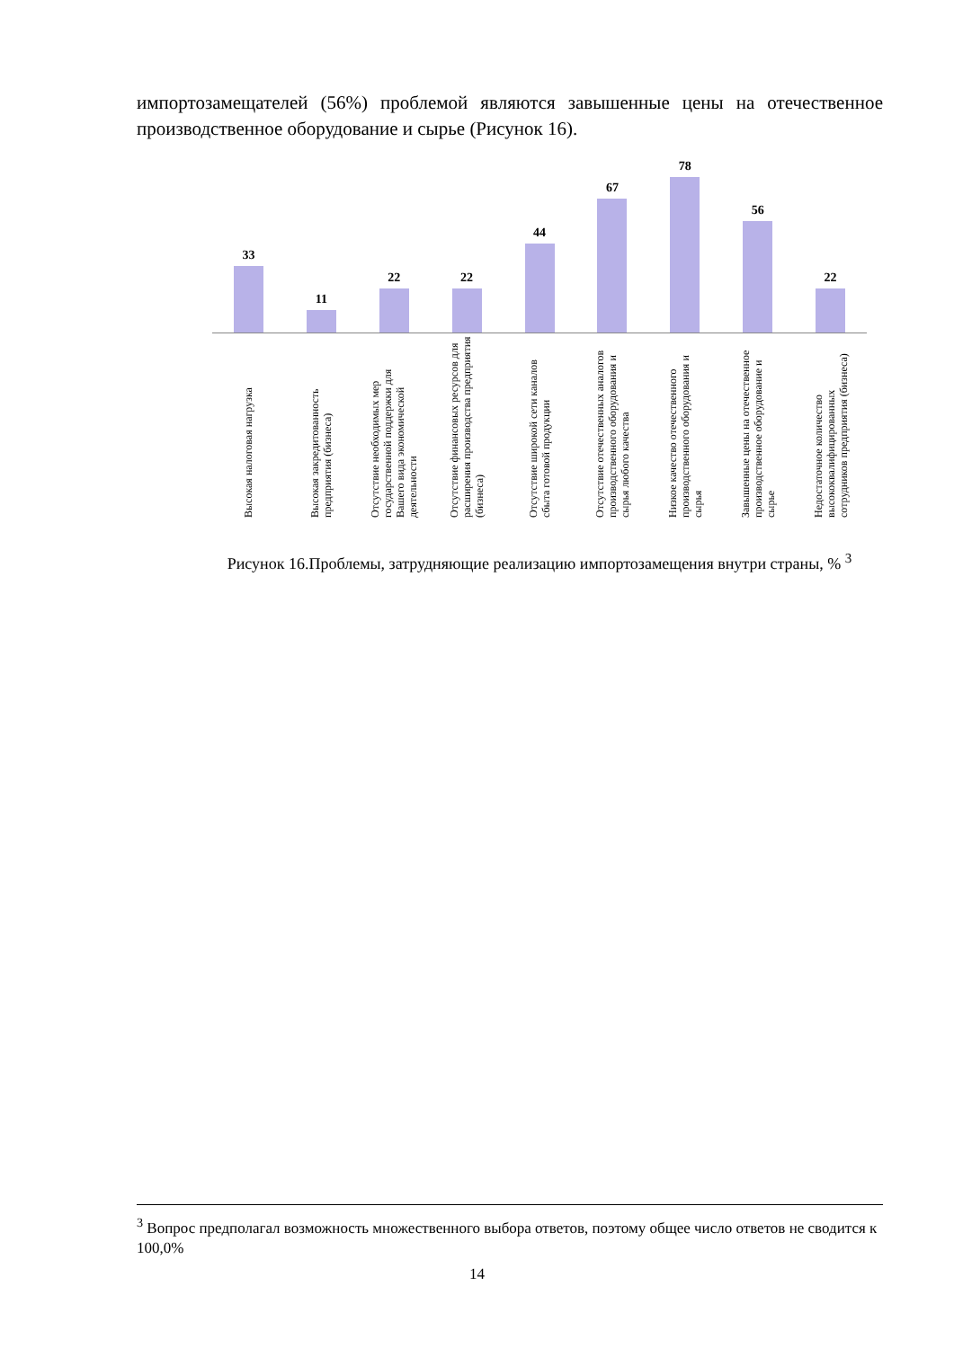импортозамещателей (56%) проблемой являются завышенные цены на отечественное производственное оборудование и сырье (Рисунок 16).
33
11
22
22
44
67
78
56
22
Высокая налоговая нагрузка
Высокая закредитованность предприятия (бизнеса)
Отсутствие необходимых мер государственной поддержки для Вашего вида экономической деятельности
Отсутствие финансовых ресурсов для расширения производства предприятия (бизнеса)
Отсутствие широкой сети каналов сбыта готовой продукции
Отсутствие отечественных аналогов производственного оборудования и сырья любого качества
Низкое качество отечественного производственного оборудования и сырья
Завышенные цены на отечественное производственное оборудование и сырье
Недостаточное количество высококвалифицированных сотрудников предприятия (бизнеса)
Рисунок 16.Проблемы, затрудняющие реализацию импортозамещения внутри страны, % <sup>3</sup>
<sup>3</sup> Вопрос предполагал возможность множественного выбора ответов, поэтому общее число ответов не сводится к 100,0%
14